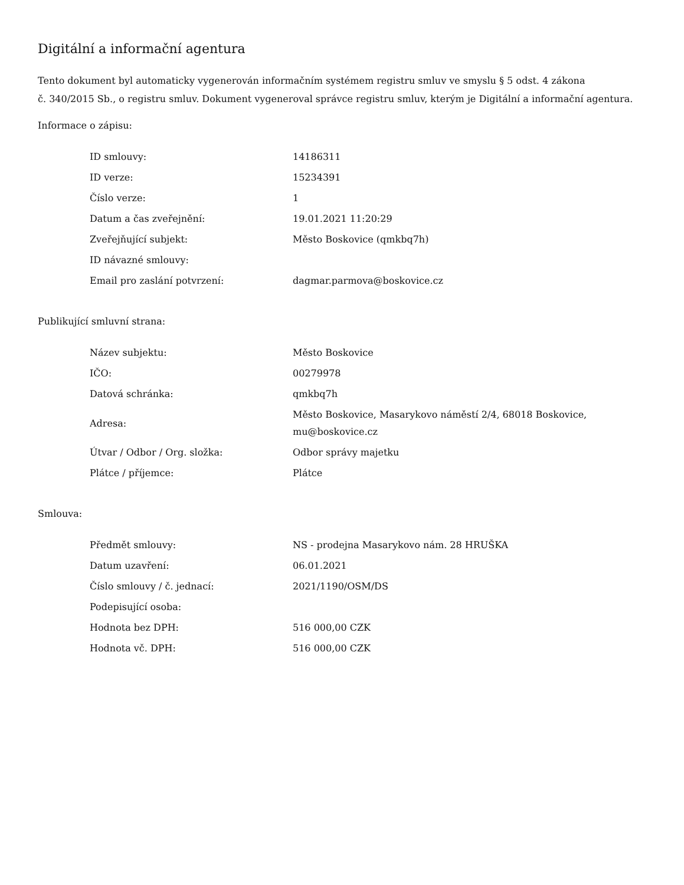Digitální a informační agentura
Tento dokument byl automaticky vygenerován informačním systémem registru smluv ve smyslu § 5 odst. 4 zákona
č. 340/2015 Sb., o registru smluv. Dokument vygeneroval správce registru smluv, kterým je Digitální a informační agentura.
Informace o zápisu:
| ID smlouvy: | 14186311 |
| ID verze: | 15234391 |
| Číslo verze: | 1 |
| Datum a čas zveřejnění: | 19.01.2021 11:20:29 |
| Zveřejňující subjekt: | Město Boskovice (qmkbq7h) |
| ID návazné smlouvy: | |
| Email pro zaslání potvrzení: | dagmar.parmova@boskovice.cz |
Publikující smluvní strana:
| Název subjektu: | Město Boskovice |
| IČO: | 00279978 |
| Datová schránka: | qmkbq7h |
| Adresa: | Město Boskovice, Masarykovo náměstí 2/4, 68018 Boskovice, mu@boskovice.cz |
| Útvar / Odbor / Org. složka: | Odbor správy majetku |
| Plátce / příjemce: | Plátce |
Smlouva:
| Předmět smlouvy: | NS - prodejna Masarykovo nám. 28 HRUŠKA |
| Datum uzavření: | 06.01.2021 |
| Číslo smlouvy / č. jednací: | 2021/1190/OSM/DS |
| Podepisující osoba: | |
| Hodnota bez DPH: | 516 000,00 CZK |
| Hodnota vč. DPH: | 516 000,00 CZK |